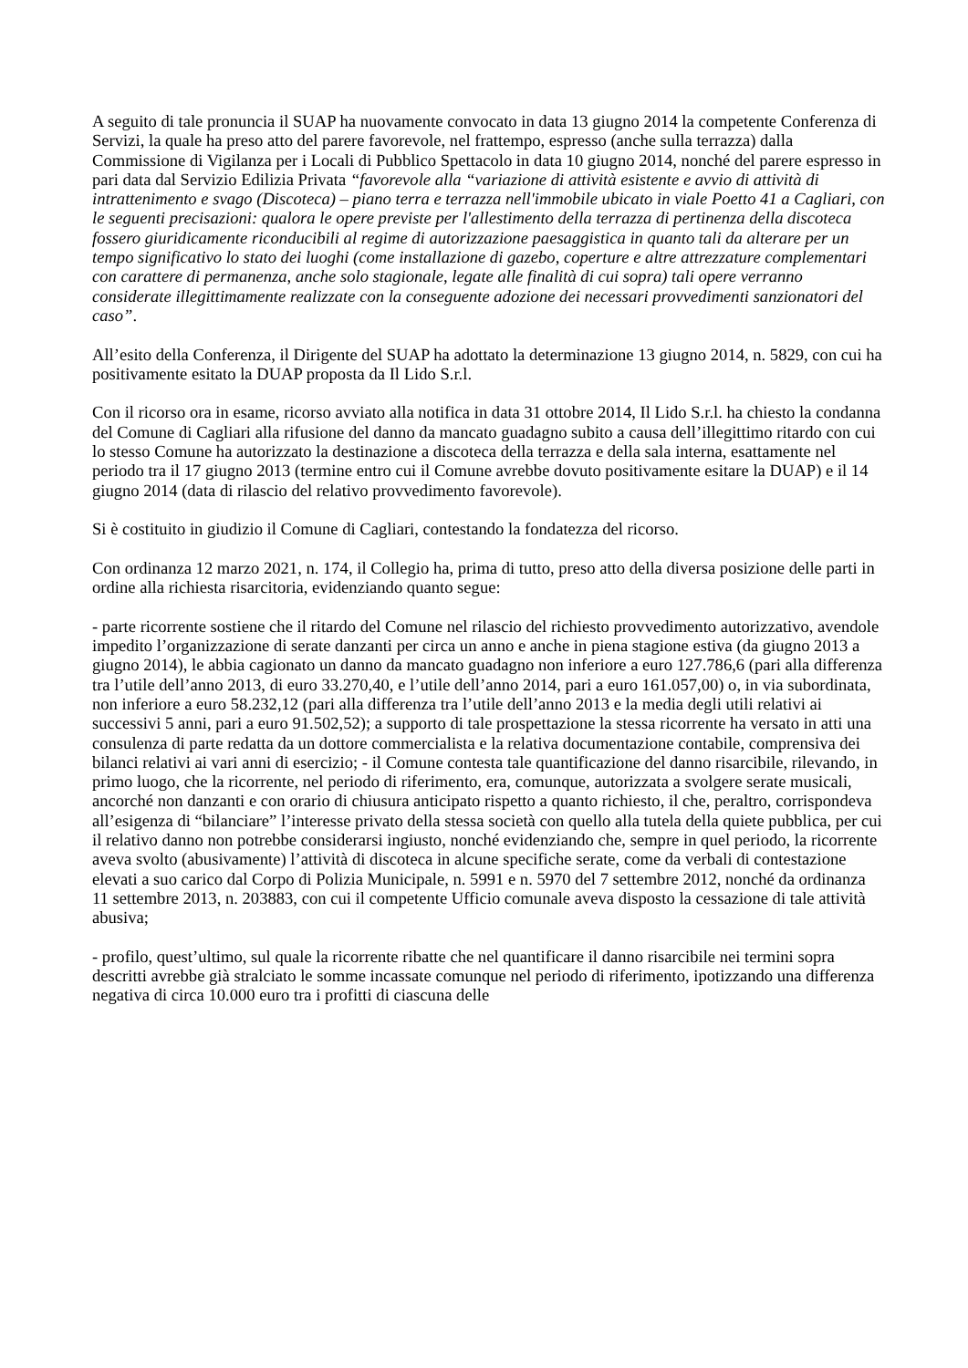A seguito di tale pronuncia il SUAP ha nuovamente convocato in data 13 giugno 2014 la competente Conferenza di Servizi, la quale ha preso atto del parere favorevole, nel frattempo, espresso (anche sulla terrazza) dalla Commissione di Vigilanza per i Locali di Pubblico Spettacolo in data 10 giugno 2014, nonché del parere espresso in pari data dal Servizio Edilizia Privata “favorevole alla “variazione di attività esistente e avvio di attività di intrattenimento e svago (Discoteca) – piano terra e terrazza nell'immobile ubicato in viale Poetto 41 a Cagliari, con le seguenti precisazioni: qualora le opere previste per l'allestimento della terrazza di pertinenza della discoteca fossero giuridicamente riconducibili al regime di autorizzazione paesaggistica in quanto tali da alterare per un tempo significativo lo stato dei luoghi (come installazione di gazebo, coperture e altre attrezzature complementari con carattere di permanenza, anche solo stagionale, legate alle finalità di cui sopra) tali opere verranno considerate illegittimamente realizzate con la conseguente adozione dei necessari provvedimenti sanzionatori del caso”.
All’esito della Conferenza, il Dirigente del SUAP ha adottato la determinazione 13 giugno 2014, n. 5829, con cui ha positivamente esitato la DUAP proposta da Il Lido S.r.l.
Con il ricorso ora in esame, ricorso avviato alla notifica in data 31 ottobre 2014, Il Lido S.r.l. ha chiesto la condanna del Comune di Cagliari alla rifusione del danno da mancato guadagno subito a causa dell’illegittimo ritardo con cui lo stesso Comune ha autorizzato la destinazione a discoteca della terrazza e della sala interna, esattamente nel periodo tra il 17 giugno 2013 (termine entro cui il Comune avrebbe dovuto positivamente esitare la DUAP) e il 14 giugno 2014 (data di rilascio del relativo provvedimento favorevole).
Si è costituito in giudizio il Comune di Cagliari, contestando la fondatezza del ricorso.
Con ordinanza 12 marzo 2021, n. 174, il Collegio ha, prima di tutto, preso atto della diversa posizione delle parti in ordine alla richiesta risarcitoria, evidenziando quanto segue:
- parte ricorrente sostiene che il ritardo del Comune nel rilascio del richiesto provvedimento autorizzativo, avendole impedito l’organizzazione di serate danzanti per circa un anno e anche in piena stagione estiva (da giugno 2013 a giugno 2014), le abbia cagionato un danno da mancato guadagno non inferiore a euro 127.786,6 (pari alla differenza tra l’utile dell’anno 2013, di euro 33.270,40, e l’utile dell’anno 2014, pari a euro 161.057,00) o, in via subordinata, non inferiore a euro 58.232,12 (pari alla differenza tra l’utile dell’anno 2013 e la media degli utili relativi ai successivi 5 anni, pari a euro 91.502,52); a supporto di tale prospettazione la stessa ricorrente ha versato in atti una consulenza di parte redatta da un dottore commercialista e la relativa documentazione contabile, comprensiva dei bilanci relativi ai vari anni di esercizio; - il Comune contesta tale quantificazione del danno risarcibile, rilevando, in primo luogo, che la ricorrente, nel periodo di riferimento, era, comunque, autorizzata a svolgere serate musicali, ancorché non danzanti e con orario di chiusura anticipato rispetto a quanto richiesto, il che, peraltro, corrispondeva all’esigenza di “bilanciare” l’interesse privato della stessa società con quello alla tutela della quiete pubblica, per cui il relativo danno non potrebbe considerarsi ingiusto, nonché evidenziando che, sempre in quel periodo, la ricorrente aveva svolto (abusivamente) l’attività di discoteca in alcune specifiche serate, come da verbali di contestazione elevati a suo carico dal Corpo di Polizia Municipale, n. 5991 e n. 5970 del 7 settembre 2012, nonché da ordinanza 11 settembre 2013, n. 203883, con cui il competente Ufficio comunale aveva disposto la cessazione di tale attività abusiva;
- profilo, quest’ultimo, sul quale la ricorrente ribatte che nel quantificare il danno risarcibile nei termini sopra descritti avrebbe già stralciato le somme incassate comunque nel periodo di riferimento, ipotizzando una differenza negativa di circa 10.000 euro tra i profitti di ciascuna delle